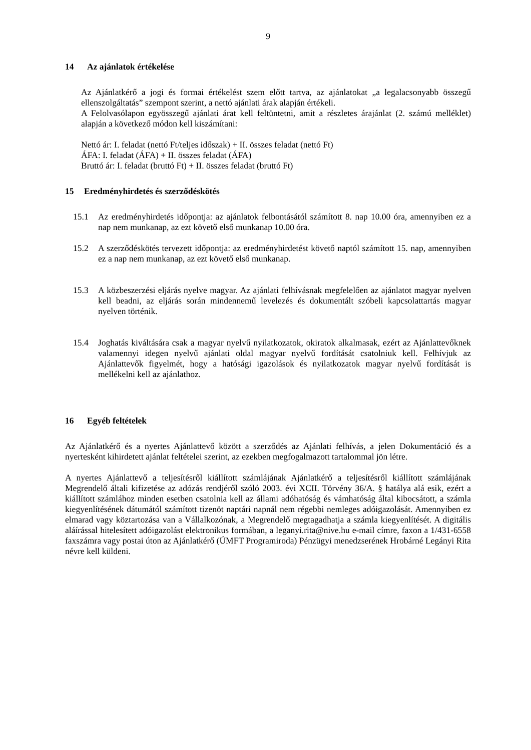9
14 Az ajánlatok értékelése
Az Ajánlatkérő a jogi és formai értékelést szem előtt tartva, az ajánlatokat „a legalacsonyabb összegű ellenszolgáltatás” szempont szerint, a nettó ajánlati árak alapján értékeli.
A Felolvasólapon egyösszegű ajánlati árat kell feltüntetni, amit a részletes árajánlat (2. számú melléklet) alapján a következő módon kell kiszámítani:
Nettó ár: I. feladat (nettó Ft/teljes időszak) + II. összes feladat (nettó Ft)
ÁFA: I. feladat (ÁFA) + II. összes feladat (ÁFA)
Bruttó ár: I. feladat (bruttó Ft) + II. összes feladat (bruttó Ft)
15 Eredményhirdetés és szerződéskötés
15.1 Az eredményhirdetés időpontja: az ajánlatok felbontásától számított 8. nap 10.00 óra, amennyiben ez a nap nem munkanap, az ezt követő első munkanap 10.00 óra.
15.2 A szerződéskötés tervezett időpontja: az eredményhirdetést követő naptól számított 15. nap, amennyiben ez a nap nem munkanap, az ezt követő első munkanap.
15.3 A közbeszerzési eljárás nyelve magyar. Az ajánlati felhívásnak megfelelően az ajánlatot magyar nyelven kell beadni, az eljárás során mindennemű levelezés és dokumentált szóbeli kapcsolattartás magyar nyelven történik.
15.4 Joghatás kiváltására csak a magyar nyelvű nyilatkozatok, okiratok alkalmasak, ezért az Ajánlattevőknek valamennyi idegen nyelvű ajánlati oldal magyar nyelvű fordítását csatolniuk kell. Felhívjuk az Ajánlattevők figyelmét, hogy a hatósági igazolások és nyilatkozatok magyar nyelvű fordítását is mellékelni kell az ajánlathoz.
16 Egyéb feltételek
Az Ajánlatkérő és a nyertes Ajánlattevő között a szerződés az Ajánlati felhívás, a jelen Dokumentáció és a nyertesként kihirdetett ajánlat feltételei szerint, az ezekben megfogalmazott tartalommal jön létre.
A nyertes Ajánlattevő a teljesítésről kiállított számlájának Ajánlatkérő a teljesítésről kiállított számlájának Megrendelő általi kifizetése az adózás rendjéről szóló 2003. évi XCII. Törvény 36/A. § hatálya alá esik, ezért a kiállított számlához minden esetben csatolnia kell az állami adóhatóság és vámhatóság által kibocsátott, a számla kiegyenlítésének dátumától számított tizenöt naptári napnál nem régebbi nemleges adóigazolását. Amennyiben ez elmarad vagy köztartozása van a Vállalkozónak, a Megrendelő megtagadhatja a számla kiegyenlítését. A digitális aláírással hitelesített adóigazolást elektronikus formában, a leganyi.rita@nive.hu e-mail címre, faxon a 1/431-6558 faxszámra vagy postai úton az Ajánlatkérő (ÚMFT Programiroda) Pénzügyi menedzserének Hrobárné Legányi Rita névre kell küldeni.